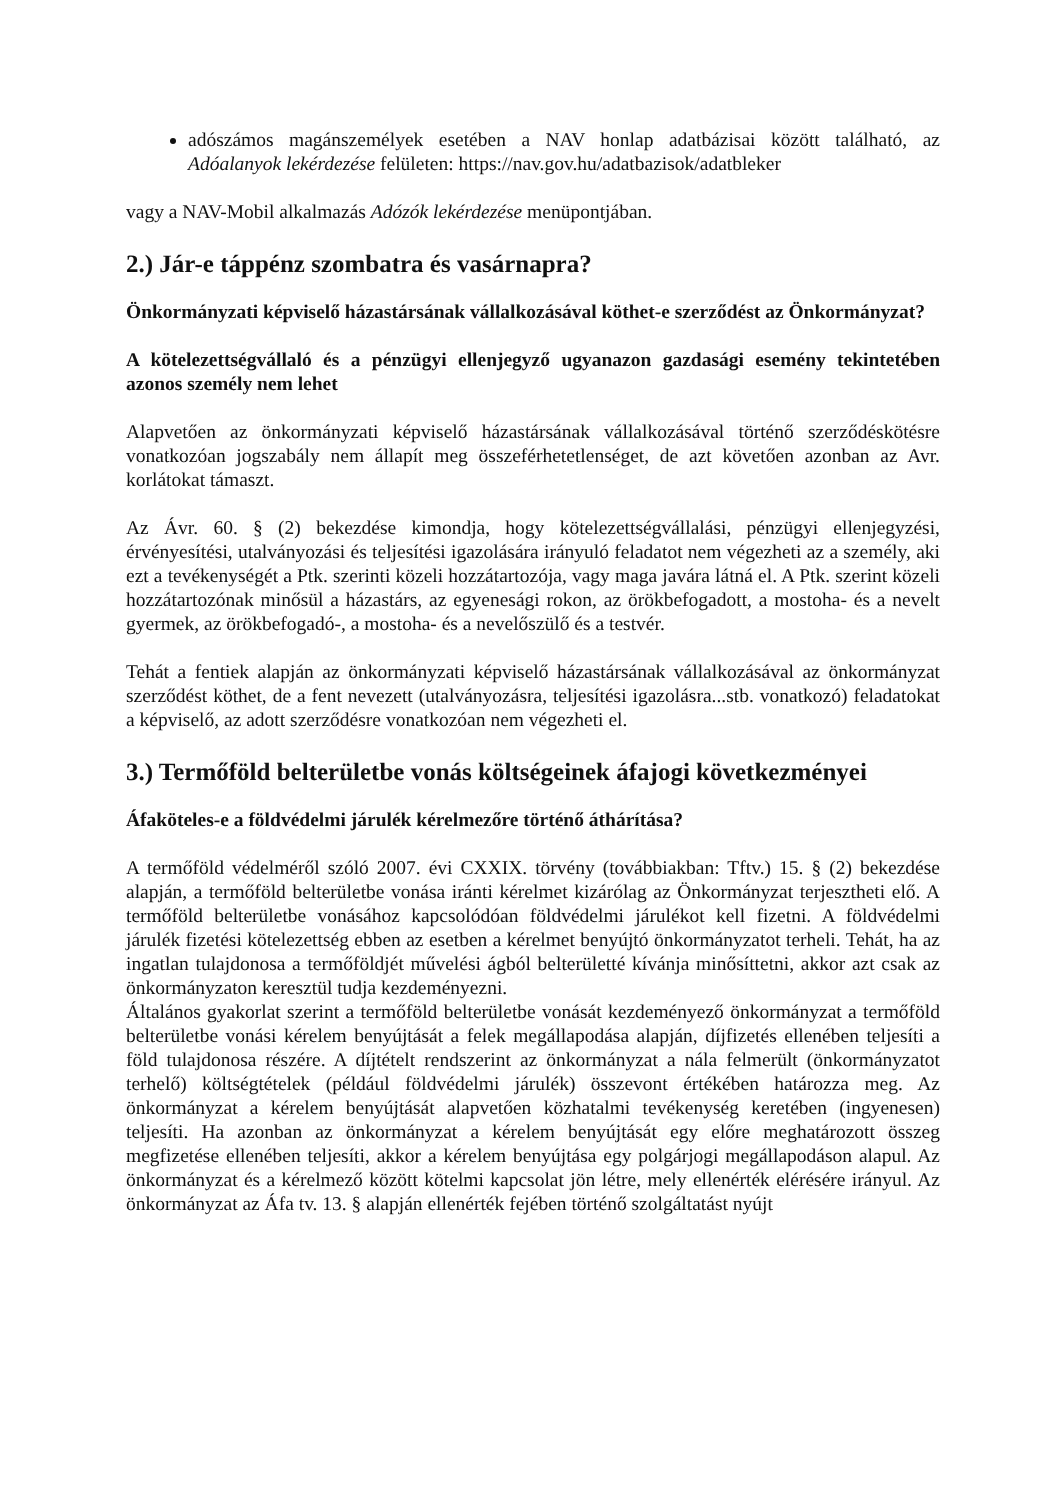adószámos magánszemélyek esetében a NAV honlap adatbázisai között található, az Adóalanyok lekérdezése felületen: https://nav.gov.hu/adatbazisok/adatbleker
vagy a NAV-Mobil alkalmazás Adózók lekérdezése menüpontjában.
2.) Jár-e táppénz szombatra és vasárnapra?
Önkormányzati képviselő házastársának vállalkozásával köthet-e szerződést az Önkormányzat?
A kötelezettségvállaló és a pénzügyi ellenjegyző ugyanazon gazdasági esemény tekintetében azonos személy nem lehet
Alapvetően az önkormányzati képviselő házastársának vállalkozásával történő szerződéskötésre vonatkozóan jogszabály nem állapít meg összeférhetetlenséget, de azt követően azonban az Avr. korlátokat támaszt.
Az Ávr. 60. § (2) bekezdése kimondja, hogy kötelezettségvállalási, pénzügyi ellenjegyzési, érvényesítési, utalványozási és teljesítési igazolására irányuló feladatot nem végezheti az a személy, aki ezt a tevékenységét a Ptk. szerinti közeli hozzátartozója, vagy maga javára látná el. A Ptk. szerint közeli hozzátartozónak minősül a házastárs, az egyenesági rokon, az örökbefogadott, a mostoha- és a nevelt gyermek, az örökbefogadó-, a mostoha- és a nevelőszülő és a testvér.
Tehát a fentiek alapján az önkormányzati képviselő házastársának vállalkozásával az önkormányzat szerződést köthet, de a fent nevezett (utalványozásra, teljesítési igazolásra...stb. vonatkozó) feladatokat a képviselő, az adott szerződésre vonatkozóan nem végezheti el.
3.) Termőföld belterületbe vonás költségeinek áfajogi következményei
Áfaköteles-e a földvédelmi járulék kérelmezőre történő áthárítása?
A termőföld védelméről szóló 2007. évi CXXIX. törvény (továbbiakban: Tftv.) 15. § (2) bekezdése alapján, a termőföld belterületbe vonása iránti kérelmet kizárólag az Önkormányzat terjesztheti elő. A termőföld belterületbe vonásához kapcsolódóan földvédelmi járulékot kell fizetni. A földvédelmi járulék fizetési kötelezettség ebben az esetben a kérelmet benyújtó önkormányzatot terheli. Tehát, ha az ingatlan tulajdonosa a termőföldjét művelési ágból belterületté kívánja minősíttetni, akkor azt csak az önkormányzaton keresztül tudja kezdeményezni.
Általános gyakorlat szerint a termőföld belterületbe vonását kezdeményező önkormányzat a termőföld belterületbe vonási kérelem benyújtását a felek megállapodása alapján, díjfizetés ellenében teljesíti a föld tulajdonosa részére. A díjtételt rendszerint az önkormányzat a nála felmerült (önkormányzatot terhelő) költségtételek (például földvédelmi járulék) összevont értékében határozza meg. Az önkormányzat a kérelem benyújtását alapvetően közhatalmi tevékenység keretében (ingyenesen) teljesíti. Ha azonban az önkormányzat a kérelem benyújtását egy előre meghatározott összeg megfizetése ellenében teljesíti, akkor a kérelem benyújtása egy polgárjogi megállapodáson alapul. Az önkormányzat és a kérelmező között kötelmi kapcsolat jön létre, mely ellenérték elérésére irányul. Az önkormányzat az Áfa tv. 13. § alapján ellenérték fejében történő szolgáltatást nyújt